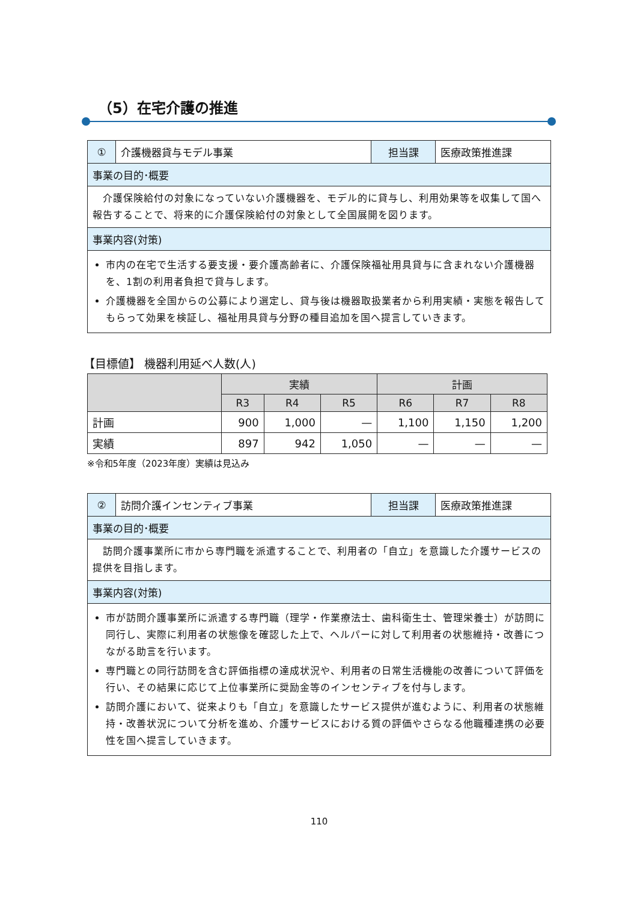（5）在宅介護の推進
| ① | 介護機器貸与モデル事業 | 担当課 | 医療政策推進課 |
| 事業の目的･概要 | | | |
| 介護保険給付の対象になっていない介護機器を、モデル的に貸与し、利用効果等を収集して国へ報告することで、将来的に介護保険給付の対象として全国展開を図ります。 | | | |
| 事業内容(対策) | | | |
| 市内の在宅で生活する要支援・要介護高齢者に、介護保険福祉用具貸与に含まれない介護機器を、1割の利用者負担で貸与します。 介護機器を全国からの公募により選定し、貸与後は機器取扱業者から利用実績・実態を報告してもらって効果を検証し、福祉用具貸与分野の種目追加を国へ提言していきます。 | | | |
【目標値】 機器利用延べ人数(人)
| | 実績 | | | 計画 | | |
| --- | --- | --- | --- | --- | --- | --- |
| | R3 | R4 | R5 | R6 | R7 | R8 |
| 計画 | 900 | 1,000 | — | 1,100 | 1,150 | 1,200 |
| 実績 | 897 | 942 | 1,050 | — | — | — |
※令和5年度（2023年度）実績は見込み
| ② | 訪問介護インセンティブ事業 | 担当課 | 医療政策推進課 |
| 事業の目的･概要 | | | |
| 訪問介護事業所に市から専門職を派遣することで、利用者の「自立」を意識した介護サービスの提供を目指します。 | | | |
| 事業内容(対策) | | | |
| 市が訪問介護事業所に派遣する専門職（理学・作業療法士、歯科衛生士、管理栄養士）が訪問に同行し、実際に利用者の状態像を確認した上で、ヘルパーに対して利用者の状態維持・改善につながる助言を行います。 専門職との同行訪問を含む評価指標の達成状況や、利用者の日常生活機能の改善について評価を行い、その結果に応じて上位事業所に奨励金等のインセンティブを付与します。 訪問介護において、従来よりも「自立」を意識したサービス提供が進むように、利用者の状態維持・改善状況について分析を進め、介護サービスにおける質の評価やさらなる他職種連携の必要性を国へ提言していきます。 | | | |
110